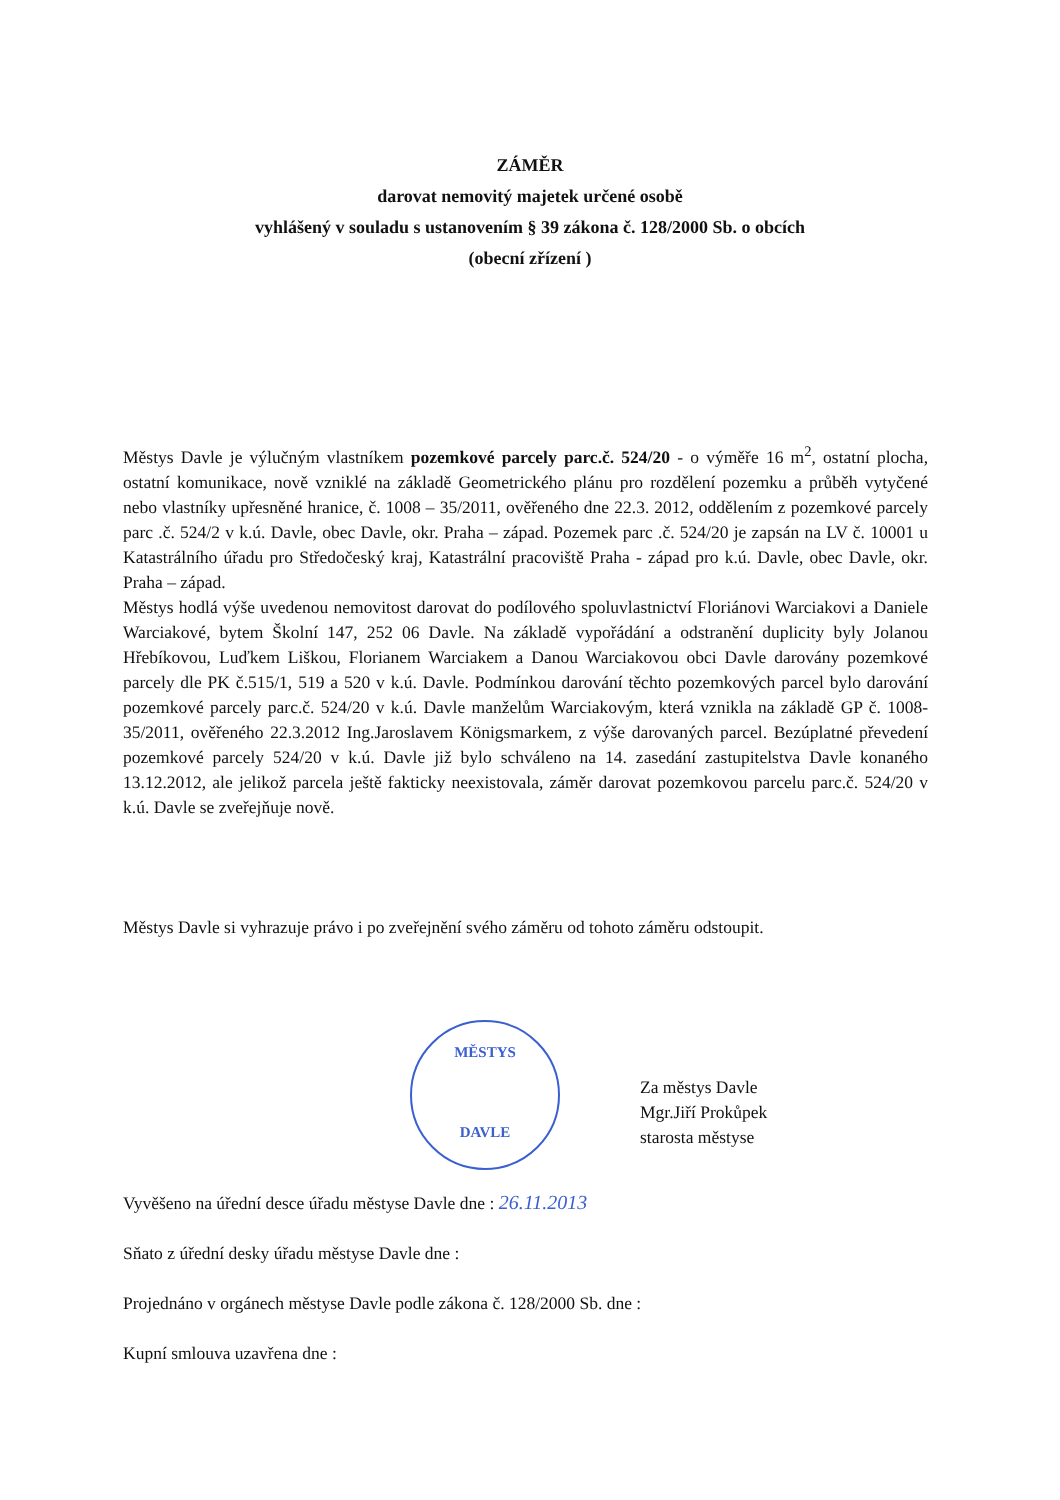ZÁMĚR
darovat nemovitý majetek určené osobě
vyhlášený v souladu s ustanovením § 39 zákona č. 128/2000 Sb. o obcích
(obecní zřízení )
Městys Davle je výlučným vlastníkem pozemkové parcely parc.č. 524/20 - o výměře 16 m<sup>2</sup>, ostatní plocha, ostatní komunikace, nově vzniklé na základě Geometrického plánu pro rozdělení pozemku a průběh vytyčené nebo vlastníky upřesněné hranice, č. 1008 – 35/2011, ověřeného dne 22.3. 2012, oddělením z pozemkové parcely parc .č. 524/2 v k.ú. Davle, obec Davle, okr. Praha – západ. Pozemek parc .č. 524/20 je zapsán na LV č. 10001 u Katastrálního úřadu pro Středočeský kraj, Katastrální pracoviště Praha - západ pro k.ú. Davle, obec Davle, okr. Praha – západ.
Městys hodlá výše uvedenou nemovitost darovat do podílového spoluvlastnictví Floriánovi Warciakovi a Daniele Warciakové, bytem Školní 147, 252 06 Davle. Na základě vypořádání a odstranění duplicity byly Jolanou Hřebíkovou, Luďkem Liškou, Florianem Warciakem a Danou Warciakovou obci Davle darovány pozemkové parcely dle PK č.515/1, 519 a 520 v k.ú. Davle. Podmínkou darování těchto pozemkových parcel bylo darování pozemkové parcely parc.č. 524/20 v k.ú. Davle manželům Warciakovým, která vznikla na základě GP č. 1008-35/2011, ověřeného 22.3.2012 Ing.Jaroslavem Königsmarkem, z výše darovaných parcel. Bezúplatné převedení pozemkové parcely 524/20 v k.ú. Davle již bylo schváleno na 14. zasedání zastupitelstva Davle konaného 13.12.2012, ale jelikož parcela ještě fakticky neexistovala, záměr darovat pozemkovou parcelu parc.č. 524/20 v k.ú. Davle se zveřejňuje nově.
Městys Davle si vyhrazuje právo i po zveřejnění svého záměru od tohoto záměru odstoupit.
MĚSTYS
DAVLE
Za městys Davle
Mgr.Jiří Prokůpek
starosta městyse
Vyvěšeno na úřední desce úřadu městyse Davle dne : 26.11.2013
Sňato z úřední desky úřadu městyse Davle dne :
Projednáno v orgánech městyse Davle podle zákona č. 128/2000 Sb. dne :
Kupní smlouva uzavřena dne :